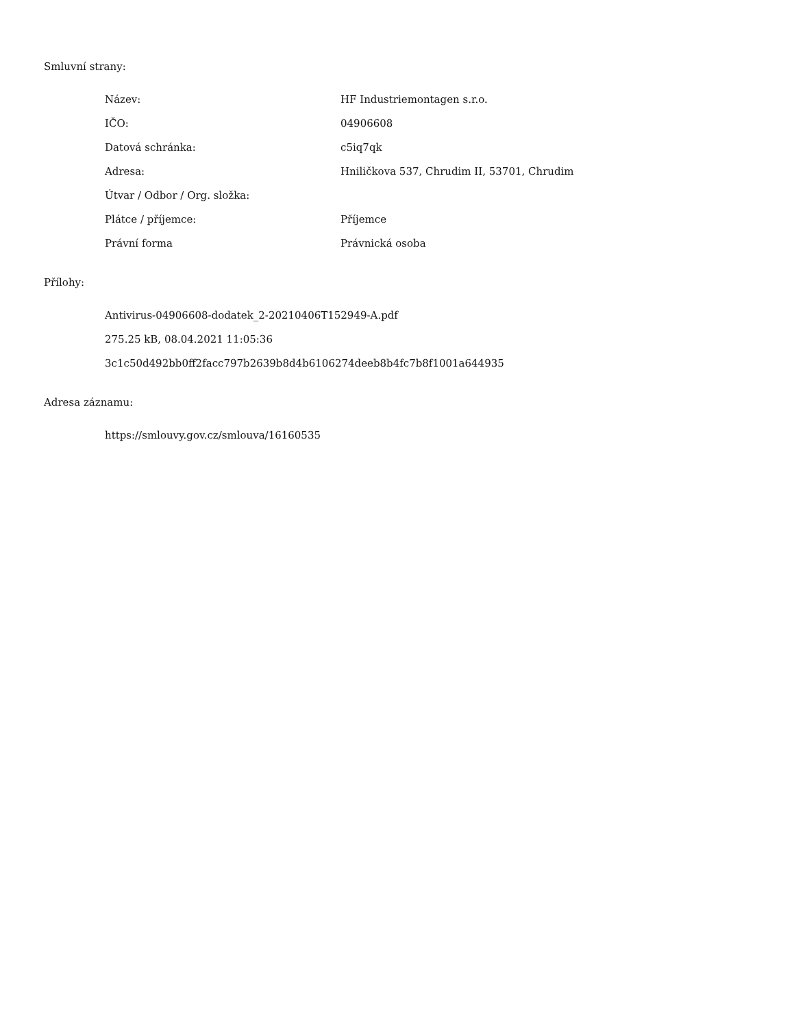Smluvní strany:
| Název: | HF Industriemontagen s.r.o. |
| IČO: | 04906608 |
| Datová schránka: | c5iq7qk |
| Adresa: | Hniličkova 537, Chrudim II, 53701, Chrudim |
| Útvar / Odbor / Org. složka: | |
| Plátce / příjemce: | Příjemce |
| Právní forma | Právnická osoba |
Přílohy:
Antivirus-04906608-dodatek_2-20210406T152949-A.pdf
275.25 kB, 08.04.2021 11:05:36
3c1c50d492bb0ff2facc797b2639b8d4b6106274deeb8b4fc7b8f1001a644935
Adresa záznamu:
https://smlouvy.gov.cz/smlouva/16160535